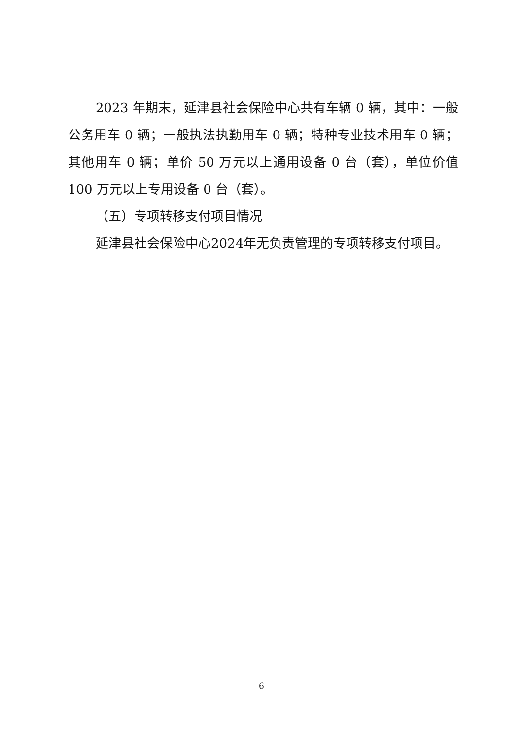2023 年期末，延津县社会保险中心共有车辆 0 辆，其中：一般公务用车 0 辆；一般执法执勤用车 0 辆；特种专业技术用车 0 辆；其他用车 0 辆；单价 50 万元以上通用设备 0 台（套），单位价值 100 万元以上专用设备 0 台（套）。
（五）专项转移支付项目情况
延津县社会保险中心2024年无负责管理的专项转移支付项目。
6